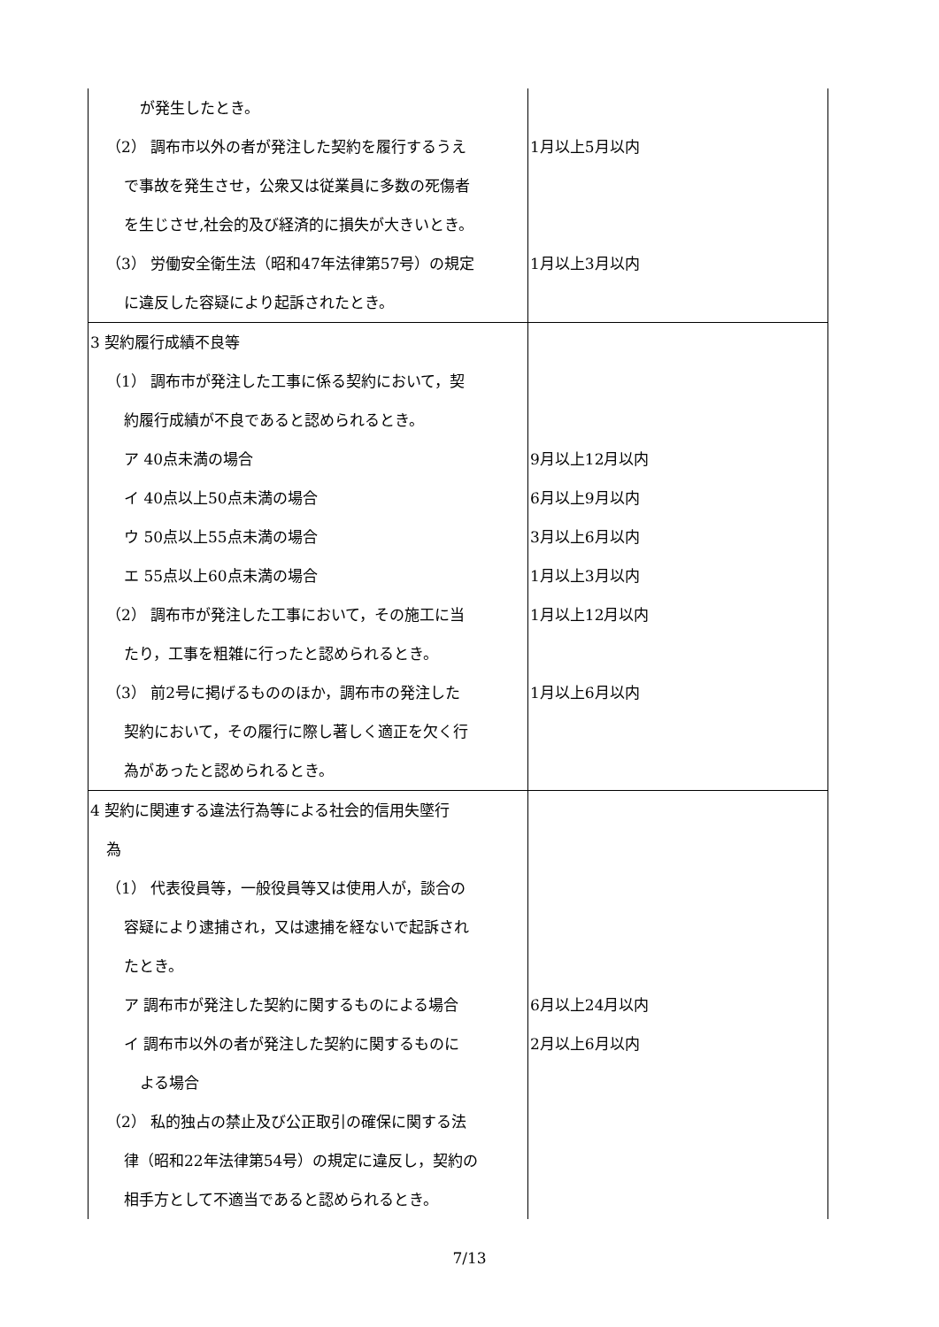| が発生したとき。 （2） 調布市以外の者が発注した契約を履行するうえ で事故を発生させ，公衆又は従業員に多数の死傷者 を生じさせ,社会的及び経済的に損失が大きいとき。 （3） 労働安全衛生法（昭和47年法律第57号）の規定 に違反した容疑により起訴されたとき。 | 1月以上5月以内 1月以上3月以内 |
| 3 契約履行成績不良等 （1） 調布市が発注した工事に係る契約において，契 約履行成績が不良であると認められるとき。 ア 40点未満の場合 イ 40点以上50点未満の場合 ウ 50点以上55点未満の場合 エ 55点以上60点未満の場合 （2） 調布市が発注した工事において，その施工に当 たり，工事を粗雑に行ったと認められるとき。 （3） 前2号に掲げるもののほか，調布市の発注した 契約において，その履行に際し著しく適正を欠く行 為があったと認められるとき。 | 9月以上12月以内 6月以上9月以内 3月以上6月以内 1月以上3月以内 1月以上12月以内 1月以上6月以内 |
| 4 契約に関連する違法行為等による社会的信用失墜行 為 （1） 代表役員等，一般役員等又は使用人が，談合の 容疑により逮捕され，又は逮捕を経ないで起訴され たとき。 ア 調布市が発注した契約に関するものによる場合 イ 調布市以外の者が発注した契約に関するものに よる場合 （2） 私的独占の禁止及び公正取引の確保に関する法 律（昭和22年法律第54号）の規定に違反し，契約の 相手方として不適当であると認められるとき。 | 6月以上24月以内 2月以上6月以内 |
7/13